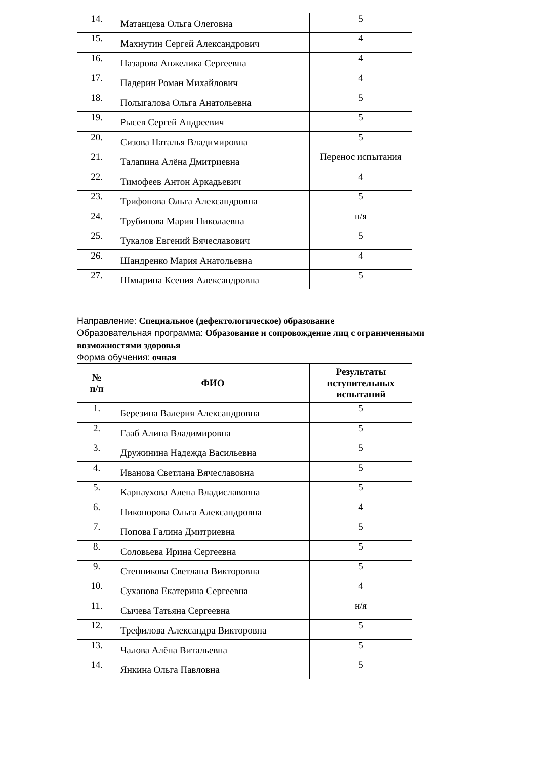| 14. | Матанцева Ольга Олеговна | 5 |
| 15. | Махнутин Сергей Александрович | 4 |
| 16. | Назарова Анжелика Сергеевна | 4 |
| 17. | Падерин Роман Михайлович | 4 |
| 18. | Полыгалова Ольга Анатольевна | 5 |
| 19. | Рысев Сергей Андреевич | 5 |
| 20. | Сизова Наталья Владимировна | 5 |
| 21. | Талапина Алёна Дмитриевна | Перенос испытания |
| 22. | Тимофеев Антон Аркадьевич | 4 |
| 23. | Трифонова Ольга Александровна | 5 |
| 24. | Трубинова Мария Николаевна | н/я |
| 25. | Тукалов Евгений Вячеславович | 5 |
| 26. | Шандренко Мария Анатольевна | 4 |
| 27. | Шмырина Ксения Александровна | 5 |
Направление: Специальное (дефектологическое) образование
Образовательная программа: Образование и сопровождение лиц с ограниченными возможностями здоровья
Форма обучения: очная
| № п/п | ФИО | Результаты вступительных испытаний |
| --- | --- | --- |
| 1. | Березина Валерия Александровна | 5 |
| 2. | Гааб Алина Владимировна | 5 |
| 3. | Дружинина Надежда Васильевна | 5 |
| 4. | Иванова Светлана Вячеславовна | 5 |
| 5. | Карнаухова Алена Владиславовна | 5 |
| 6. | Никонорова Ольга Александровна | 4 |
| 7. | Попова Галина Дмитриевна | 5 |
| 8. | Соловьева Ирина Сергеевна | 5 |
| 9. | Стенникова Светлана Викторовна | 5 |
| 10. | Суханова Екатерина Сергеевна | 4 |
| 11. | Сычева Татьяна Сергеевна | н/я |
| 12. | Трефилова Александра Викторовна | 5 |
| 13. | Чалова Алёна Витальевна | 5 |
| 14. | Янкина Ольга Павловна | 5 |